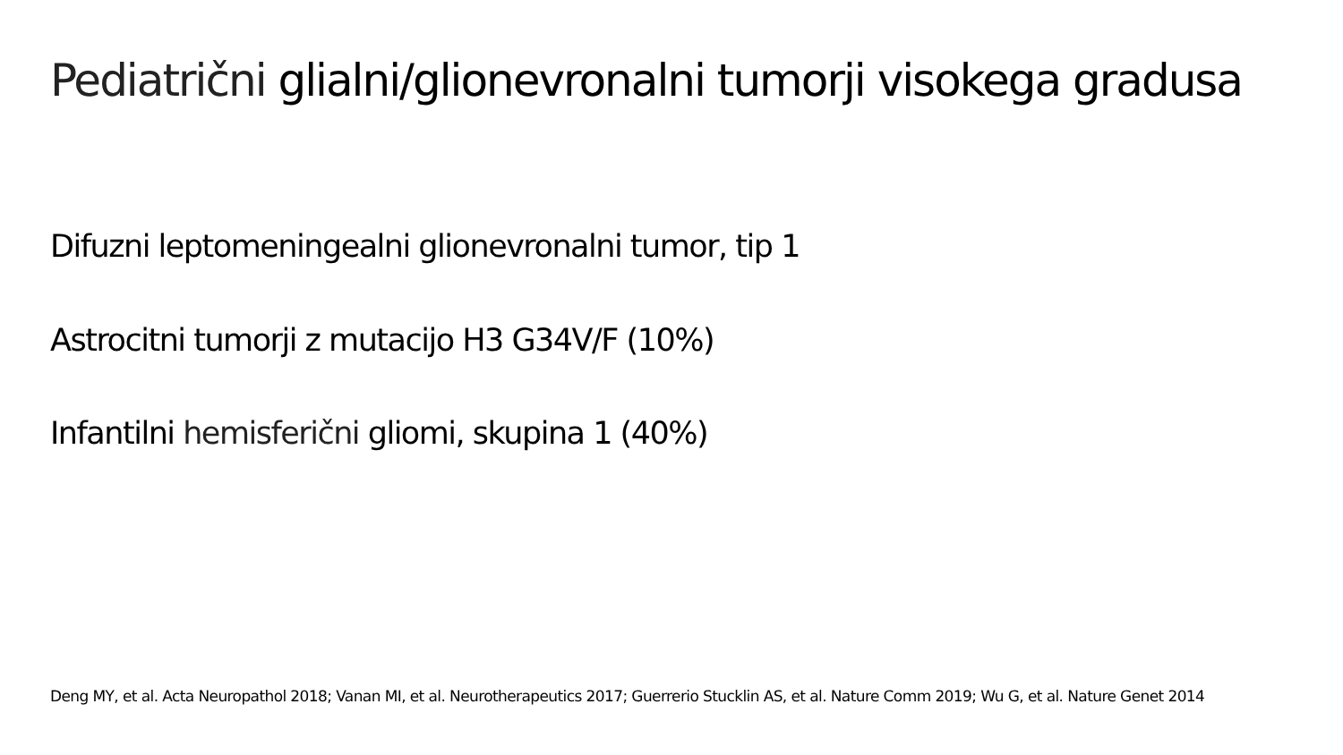Pediatrični glialni/glionevronalni tumorji visokega gradusa
Difuzni leptomeningealni glionevronalni tumor, tip 1
Astrocitni tumorji z mutacijo H3 G34V/F (10%)
Infantilni hemisferični gliomi, skupina 1 (40%)
Deng MY, et al. Acta Neuropathol 2018; Vanan MI, et al. Neurotherapeutics 2017; Guerrerio Stucklin AS, et al. Nature Comm 2019; Wu G, et al. Nature Genet 2014